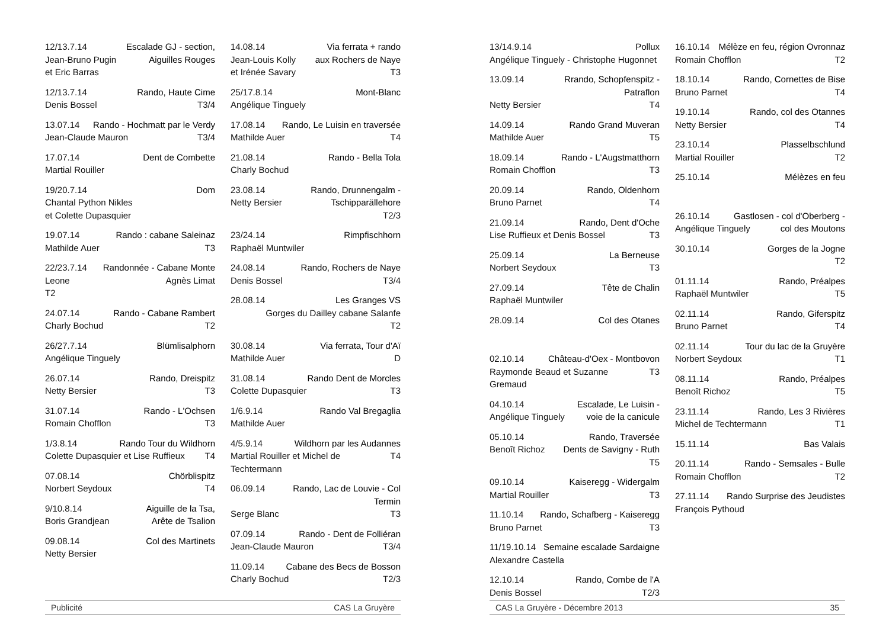12/13.7.14 Escalade GJ - section,
Jean-Bruno Pugin Aiguilles Rouges
et Eric Barras
12/13.7.14 Rando, Haute Cime
Denis Bossel T3/4
13.07.14 Rando - Hochmatt par le Verdy
Jean-Claude Mauron T3/4
17.07.14 Dent de Combette
Martial Rouiller
19/20.7.14 Dom
Chantal Python Nikles
et Colette Dupasquier
19.07.14 Rando : cabane Saleinaz
Mathilde Auer T3
22/23.7.14 Randonnée - Cabane Monte
Leone Agnès Limat
T2
24.07.14 Rando - Cabane Rambert
Charly Bochud T2
26/27.7.14 Blümlisalphorn
Angélique Tinguely
26.07.14 Rando, Dreispitz
Netty Bersier T3
31.07.14 Rando - L'Ochsen
Romain Chofflon T3
1/3.8.14 Rando Tour du Wildhorn
Colette Dupasquier et Lise Ruffieux T4
07.08.14 Chörblispitz
Norbert Seydoux T4
9/10.8.14 Aiguille de la Tsa,
Boris Grandjean Arête de Tsalion
09.08.14 Col des Martinets
Netty Bersier
14.08.14 Via ferrata + rando
Jean-Louis Kolly aux Rochers de Naye
et Irénée Savary T3
25/17.8.14 Mont-Blanc
Angélique Tinguely
17.08.14 Rando, Le Luisin en traversée
Mathilde Auer T4
21.08.14 Rando - Bella Tola
Charly Bochud
23.08.14 Rando, Drunnengalm -
Netty Bersier Tschipparällehore
T2/3
23/24.14 Rimpfischhorn
Raphaël Muntwiler
24.08.14 Rando, Rochers de Naye
Denis Bossel T3/4
28.08.14 Les Granges VS
Gorges du Dailley cabane Salanfe
T2
30.08.14 Via ferrata, Tour d'Aï
Mathilde Auer D
31.08.14 Rando Dent de Morcles
Colette Dupasquier T3
1/6.9.14 Rando Val Bregaglia
Mathilde Auer
4/5.9.14 Wildhorn par les Audannes
Martial Rouiller et Michel de Techtermann T4
06.09.14 Rando, Lac de Louvie - Col Termin
Serge Blanc T3
07.09.14 Rando - Dent de Folliéran
Jean-Claude Mauron T3/4
11.09.14 Cabane des Becs de Bosson
Charly Bochud T2/3
Publicité CAS La Gruyère
13/14.9.14 Pollux
Angélique Tinguely - Christophe Hugonnet
13.09.14 Rrando, Schopfenspitz - Patraflon
Netty Bersier T4
14.09.14 Rando Grand Muveran
Mathilde Auer T5
18.09.14 Rando - L'Augstmatthorn
Romain Chofflon T3
20.09.14 Rando, Oldenhorn
Bruno Parnet T4
21.09.14 Rando, Dent d'Oche
Lise Ruffieux et Denis Bossel T3
25.09.14 La Berneuse
Norbert Seydoux T3
27.09.14 Tête de Chalin
Raphaël Muntwiler
28.09.14 Col des Otanes
02.10.14 Château-d'Oex - Montbovon
Raymonde Beaud et Suzanne Gremaud T3
04.10.14 Escalade, Le Luisin -
Angélique Tinguely voie de la canicule
05.10.14 Rando, Traversée
Benoît Richoz Dents de Savigny - Ruth
T5
09.10.14 Kaiseregg - Widergalm
Martial Rouiller T3
11.10.14 Rando, Schafberg - Kaiseregg
Bruno Parnet T3
11/19.10.14 Semaine escalade Sardaigne
Alexandre Castella
12.10.14 Rando, Combe de l'A
Denis Bossel T2/3
16.10.14 Mélèze en feu, région Ovronnaz
Romain Chofflon T2
18.10.14 Rando, Cornettes de Bise
Bruno Parnet T4
19.10.14 Rando, col des Otannes
Netty Bersier T4
23.10.14 Plasselbschlund
Martial Rouiller T2
25.10.14 Mélèzes en feu
26.10.14 Gastlosen - col d'Oberberg -
Angélique Tinguely col des Moutons
30.10.14 Gorges de la Jogne
T2
01.11.14 Rando, Préalpes
Raphaël Muntwiler T5
02.11.14 Rando, Giferspitz
Bruno Parnet T4
02.11.14 Tour du lac de la Gruyère
Norbert Seydoux T1
08.11.14 Rando, Préalpes
Benoît Richoz T5
23.11.14 Rando, Les 3 Rivières
Michel de Techtermann T1
15.11.14 Bas Valais
20.11.14 Rando - Semsales - Bulle
Romain Chofflon T2
27.11.14 Rando Surprise des Jeudistes
François Pythoud
CAS La Gruyère - Décembre 2013 35